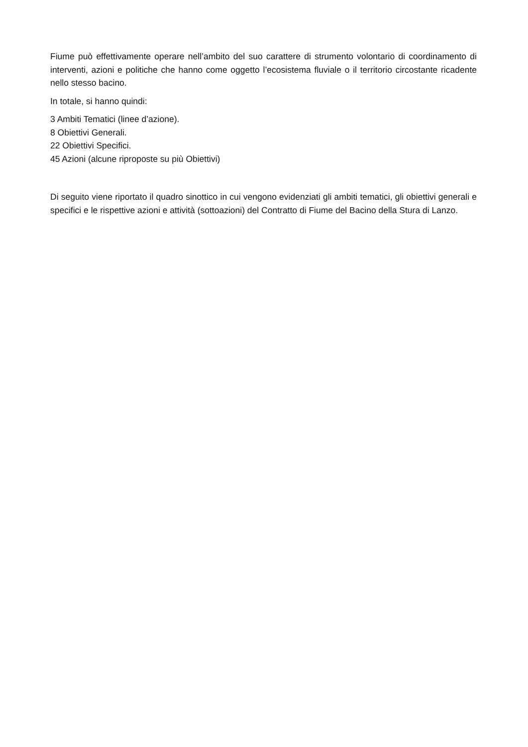Fiume può effettivamente operare nell’ambito del suo carattere di strumento volontario di coordinamento di interventi, azioni e politiche che hanno come oggetto l’ecosistema fluviale o il territorio circostante ricadente nello stesso bacino.
In totale, si hanno quindi:
3 Ambiti Tematici (linee d’azione).
8 Obiettivi Generali.
22 Obiettivi Specifici.
45 Azioni (alcune riproposte su più Obiettivi)
Di seguito viene riportato il quadro sinottico in cui vengono evidenziati gli ambiti tematici, gli obiettivi generali e specifici e le rispettive azioni e attività (sottoazioni) del Contratto di Fiume del Bacino della Stura di Lanzo.